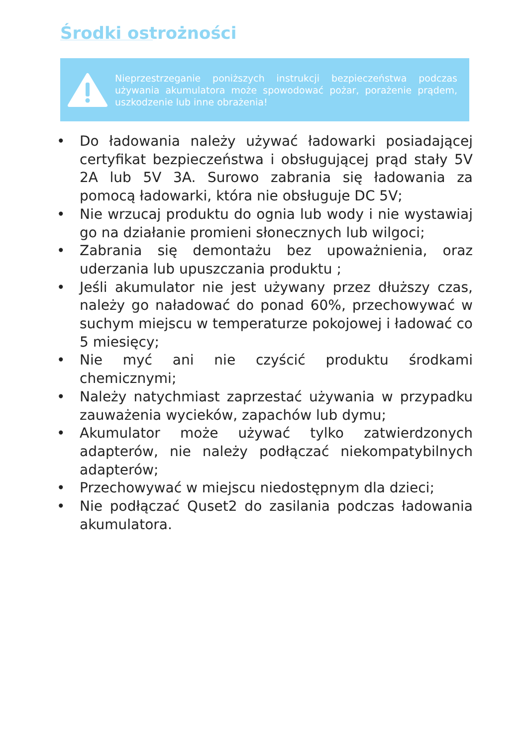Środki ostrożności
Nieprzestrzeganie poniższych instrukcji bezpieczeństwa podczas używania akumulatora może spowodować pożar, porażenie prądem, uszkodzenie lub inne obrażenia!
• Do ładowania należy używać ładowarki posiadającej certyfikat bezpieczeństwa i obsługującej prąd stały 5V 2A lub 5V 3A. Surowo zabrania się ładowania za pomocą ładowarki, która nie obsługuje DC 5V;
• Nie wrzucaj produktu do ognia lub wody i nie wystawiaj go na działanie promieni słonecznych lub wilgoci;
• Zabrania się demontażu bez upoważnienia, oraz uderzania lub upuszczania produktu ;
• Jeśli akumulator nie jest używany przez dłuższy czas, należy go naładować do ponad 60%, przechowywać w suchym miejscu w temperaturze pokojowej i ładować co 5 miesięcy;
• Nie myć ani nie czyścić produktu środkami chemicznymi;
• Należy natychmiast zaprzestać używania w przypadku zauważenia wycieków, zapachów lub dymu;
• Akumulator może używać tylko zatwierdzonych adapterów, nie należy podłączać niekompatybilnych adapterów;
• Przechowywać w miejscu niedostępnym dla dzieci;
• Nie podłączać Quset2 do zasilania podczas ładowania akumulatora.